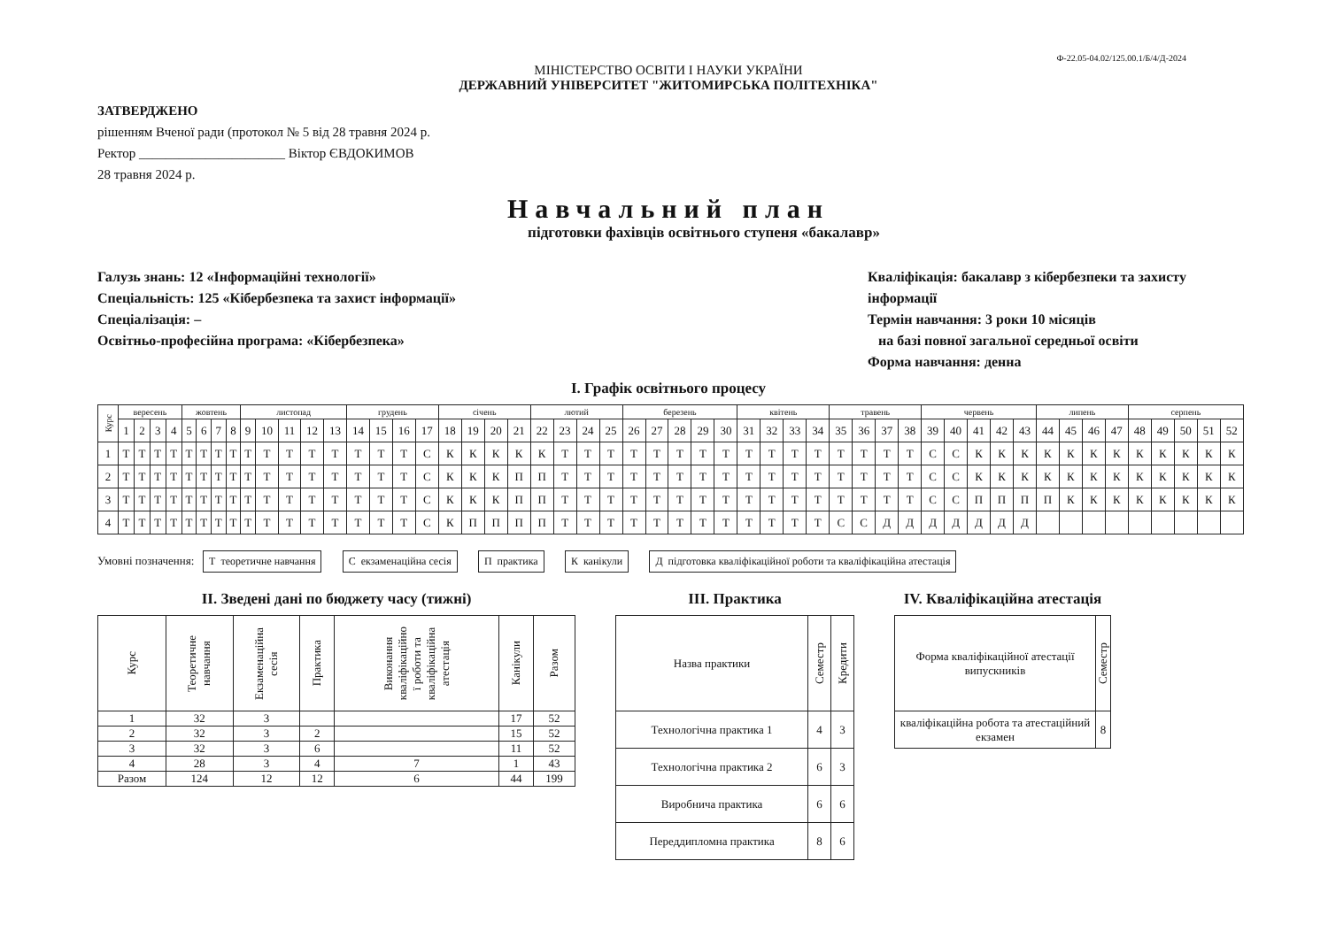Ф-22.05-04.02/125.00.1/Б/4/Д-2024
МІНІСТЕРСТВО ОСВІТИ І НАУКИ УКРАЇНИ
ДЕРЖАВНИЙ УНІВЕРСИТЕТ "ЖИТОМИРСЬКА ПОЛІТЕХНІКА"
ЗАТВЕРДЖЕНО
рішенням Вченої ради (протокол № 5 від 28 травня 2024 р.
Ректор ______________________ Віктор ЄВДОКИМОВ
28 травня 2024 р.
Навчальний план
підготовки фахівців освітнього ступеня «бакалавр»
Галузь знань: 12 «Інформаційні технології»
Спеціальність: 125 «Кібербезпека та захист інформації»
Спеціалізація: –
Освітньо-професійна програма: «Кібербезпека»
Кваліфікація: бакалавр з кібербезпеки та захисту інформації
Термін навчання: 3 роки 10 місяців
на базі повної загальної середньої освіти
Форма навчання: денна
І. Графік освітнього процесу
| Курс | вересень | | | | жовтень | | | | листопад | | | | | грудень | | | | січень | | | | лютий | | | | березень | | | | | квітень | | | | травень | | | | червень | | | | | липень | | | | серпень | | | | |
| | 1 | 2 | 3 | 4 | 5 | 6 | 7 | 8 | 9 | 10 | 11 | 12 | 13 | 14 | 15 | 16 | 17 | 18 | 19 | 20 | 21 | 22 | 23 | 24 | 25 | 26 | 27 | 28 | 29 | 30 | 31 | 32 | 33 | 34 | 35 | 36 | 37 | 38 | 39 | 40 | 41 | 42 | 43 | 44 | 45 | 46 | 47 | 48 | 49 | 50 | 51 | 52 |
| 1 | Т | Т | Т | Т | Т | Т | Т | Т | Т | Т | Т | Т | Т | Т | Т | Т | С | К | К | К | К | К | Т | Т | Т | Т | Т | Т | Т | Т | Т | Т | Т | Т | Т | Т | Т | Т | С | С | К | К | К | К | К | К | К | К | К | К | К | К |
| 2 | Т | Т | Т | Т | Т | Т | Т | Т | Т | Т | Т | Т | Т | Т | Т | Т | С | К | К | К | П | П | Т | Т | Т | Т | Т | Т | Т | Т | Т | Т | Т | Т | Т | Т | Т | Т | С | С | К | К | К | К | К | К | К | К | К | К | К | К |
| 3 | Т | Т | Т | Т | Т | Т | Т | Т | Т | Т | Т | Т | Т | Т | Т | Т | С | К | К | К | П | П | Т | Т | Т | Т | Т | Т | Т | Т | Т | Т | Т | Т | Т | Т | Т | Т | С | С | П | П | П | П | К | К | К | К | К | К | К | К |
| 4 | Т | Т | Т | Т | Т | Т | Т | Т | Т | Т | Т | Т | Т | Т | Т | Т | С | К | П | П | П | П | Т | Т | Т | Т | Т | Т | Т | Т | Т | Т | Т | Т | С | С | Д | Д | Д | Д | Д | Д | Д | | | | | | | | | |
Умовні позначення: Т теоретичне навчання С екзаменаційна сесія П практика К канікули Д підготовка кваліфікаційної роботи та кваліфікаційна атестація
ІІ. Зведені дані по бюджету часу (тижні)
| Курс | Теоретичне навчання | Екзаменаційна сесія | Практика | Виконання кваліфікаційно ї роботи та кваліфікаційна атестація | Канікули | Разом |
| --- | --- | --- | --- | --- | --- | --- |
| 1 | 32 | 3 | | | 17 | 52 |
| 2 | 32 | 3 | 2 | | 15 | 52 |
| 3 | 32 | 3 | 6 | | 11 | 52 |
| 4 | 28 | 3 | 4 | 7 | 1 | 43 |
| Разом | 124 | 12 | 12 | 6 | 44 | 199 |
ІІІ. Практика
| Назва практики | Семестр | Кредити |
| --- | --- | --- |
| Технологічна практика 1 | 4 | 3 |
| Технологічна практика 2 | 6 | 3 |
| Виробнича практика | 6 | 6 |
| Переддипломна практика | 8 | 6 |
IV. Кваліфікаційна атестація
| Форма кваліфікаційної атестації випускників | Семестр |
| --- | --- |
| кваліфікаційна робота та атестаційний екзамен | 8 |